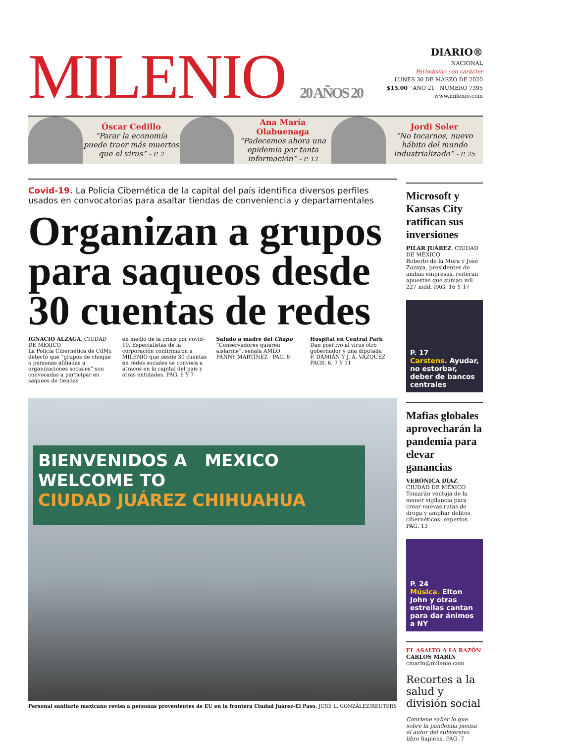MILENIO 20 AÑOS 20
DIARIO®
NACIONAL
Periodismo con carácter
LUNES 30 DE MARZO DE 2020
$15.00 · AÑO 21 · NÚMERO 7395
www.milenio.com
Óscar Cedillo
“Parar la economía puede traer más muertos que el virus” - P. 2
Ana María Olabuenaga
“Padecemos ahora una epidemia por tanta información” - P. 12
Jordi Soler
“No tocarnos, nuevo hábito del mundo industrializado” - P. 25
Covid-19. La Policía Cibernética de la capital del país identifica diversos perfiles usados en convocatorias para asaltar tiendas de conveniencia y departamentales
Organizan a grupos para saqueos desde 30 cuentas de redes
IGNACIO ALZAGA, CIUDAD DE MÉXICO
La Policía Cibernética de CdMx detectó que “grupos de choque o personas afiliadas a organizaciones sociales” son convocadas a participar en saqueos de tiendas
en medio de la crisis por covid-19. Especialistas de la corporación confirmaron a MILENIO que desde 30 cuentas en redes sociales se convoca a atracos en la capital del país y otras entidades. PAG. 6 Y 7
Saludo a madre del Chapo
“Conservadores quieren aislarme”, señala AMLO
FANNY MARTÍNEZ · PAG. 8
Hospital en Central Park
Dan positivo al virus otro gobernador y una diputada
F. DAMIÁN Y J. A. VÁZQUEZ · PAGS. 6, 7 Y 11
BIENVENIDOS A MEXICO
WELCOME TO
CIUDAD JUÁREZ CHIHUAHUA
Personal sanitario mexicano revisa a personas provenientes de EU en la frontera Ciudad Juárez-El Paso. JOSÉ L. GONZÁLEZ/REUTERS
Microsoft y Kansas City ratifican sus inversiones
PILAR JUÁREZ, CIUDAD DE MÉXICO
Roberto de la Mora y José Zozaya, presidentes de ambas empresas, reiteran apuestas que suman mil 227 mdd. PAG. 16 Y 17
P. 17
Carstens. Ayudar, no estorbar, deber de bancos centrales
Mafias globales aprovecharán la pandemia para elevar ganancias
VERÓNICA DÍAZ, CIUDAD DE MÉXICO
Tomarán ventaja de la menor vigilancia para crear nuevas rutas de droga y ampliar delitos cibernéticos: expertos. PAG. 13
P. 24
Música. Elton John y otras estrellas cantan para dar ánimos a NY
EL ASALTO A LA RAZÓN
CARLOS MARÍN
cmarin@milenio.com
Recortes a la salud y división social
Conviene saber lo que sobre la pandemia piensa el autor del subversivo libro Sapiens. PAG. 7